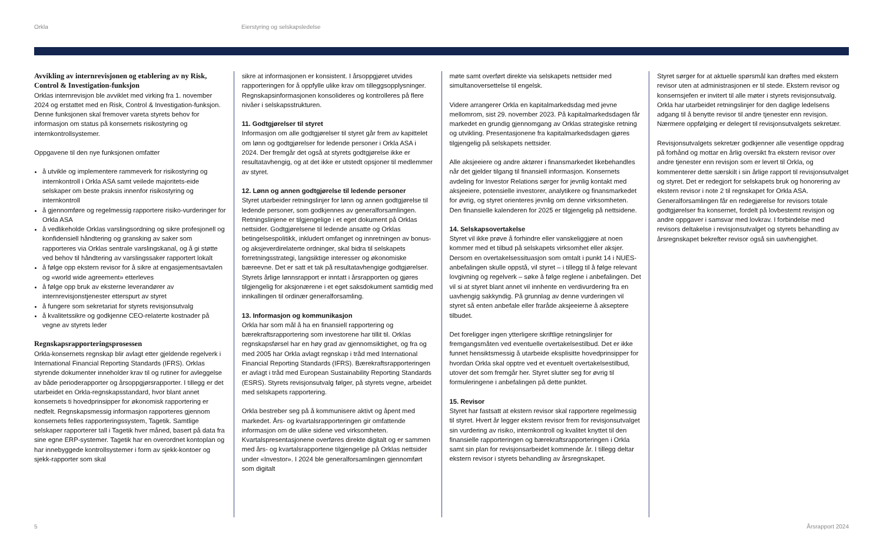Orkla Eierstyring og selskapsledelse
Avvikling av internrevisjonen og etablering av ny Risk, Control & Investigation-funksjon
Orklas internrevisjon ble avviklet med virking fra 1. november 2024 og erstattet med en Risk, Control & Investigation-funksjon. Denne funksjonen skal fremover vareta styrets behov for informasjon om status på konsernets risikostyring og internkontrollsystemer.
Oppgavene til den nye funksjonen omfatter
å utvikle og implementere rammeverk for risikostyring og internkontroll i Orkla ASA samt veilede majoritets-eide selskaper om beste praksis innenfor risikostyring og internkontroll
å gjennomføre og regelmessig rapportere risiko-vurderinger for Orkla ASA
å vedlikeholde Orklas varslingsordning og sikre profesjonell og konfidensiell håndtering og gransking av saker som rapporteres via Orklas sentrale varslingskanal, og å gi støtte ved behov til håndtering av varslingssaker rapportert lokalt
å følge opp ekstern revisor for å sikre at engasjementsavtalen og «world wide agreement» etterleves
å følge opp bruk av eksterne leverandører av internrevisjonstjenester etterspurt av styret
å fungere som sekretariat for styrets revisjonsutvalg
å kvalitetssikre og godkjenne CEO-relaterte kostnader på vegne av styrets leder
Regnskapsrapporteringsprosessen
Orkla-konsernets regnskap blir avlagt etter gjeldende regelverk i International Financial Reporting Standards (IFRS). Orklas styrende dokumenter inneholder krav til og rutiner for avleggelse av både perioderapporter og årsoppgjørsrapporter. I tillegg er det utarbeidet en Orkla-regnskapsstandard, hvor blant annet konsernets ti hovedprinsipper for økonomisk rapportering er nedfelt. Regnskapsmessig informasjon rapporteres gjennom konsernets felles rapporteringssystem, Tagetik. Samtlige selskaper rapporterer tall i Tagetik hver måned, basert på data fra sine egne ERP-systemer. Tagetik har en overordnet kontoplan og har innebyggede kontrollsystemer i form av sjekk-kontoer og sjekk-rapporter som skal
sikre at informasjonen er konsistent. I årsoppgjøret utvides rapporteringen for å oppfylle ulike krav om tilleggsopplysninger. Regnskapsinformasjonen konsolideres og kontrolleres på flere nivåer i selskapsstrukturen.
11. Godtgjørelser til styret
Informasjon om alle godtgjørelser til styret går frem av kapittelet om lønn og godtgjørelser for ledende personer i Orkla ASA i 2024. Der fremgår det også at styrets godtgjørelse ikke er resultatavhengig, og at det ikke er utstedt opsjoner til medlemmer av styret.
12. Lønn og annen godtgjørelse til ledende personer
Styret utarbeider retningslinjer for lønn og annen godtgjørelse til ledende personer, som godkjennes av generalforsamlingen. Retningslinjene er tilgjengelige i et eget dokument på Orklas nettsider. Godtgjørelsene til ledende ansatte og Orklas betingelsespolitikk, inkludert omfanget og innretningen av bonus- og aksjeverdirelaterte ordninger, skal bidra til selskapets forretningsstrategi, langsiktige interesser og økonomiske bæreevne. Det er satt et tak på resultatavhengige godtgjørelser. Styrets årlige lønnsrapport er inntatt i årsrapporten og gjøres tilgjengelig for aksjonærene i et eget saksdokument samtidig med innkallingen til ordinær generalforsamling.
13. Informasjon og kommunikasjon
Orkla har som mål å ha en finansiell rapportering og bærekraftsrapportering som investorene har tillit til. Orklas regnskapsførsel har en høy grad av gjennomsiktighet, og fra og med 2005 har Orkla avlagt regnskap i tråd med International Financial Reporting Standards (IFRS). Bærekraftsrapporteringen er avlagt i tråd med European Sustainability Reporting Standards (ESRS). Styrets revisjonsutvalg følger, på styrets vegne, arbeidet med selskapets rapportering.
Orkla bestreber seg på å kommunisere aktivt og åpent med markedet. Års- og kvartalsrapporteringen gir omfattende informasjon om de ulike sidene ved virksomheten. Kvartalspresentasjonene overføres direkte digitalt og er sammen med års- og kvartalsrapportene tilgjengelige på Orklas nettsider under «Investor». I 2024 ble generalforsamlingen gjennomført som digitalt
møte samt overført direkte via selskapets nettsider med simultanoversettelse til engelsk.
Videre arrangerer Orkla en kapitalmarkedsdag med jevne mellomrom, sist 29. november 2023. På kapitalmarkedsdagen får markedet en grundig gjennomgang av Orklas strategiske retning og utvikling. Presentasjonene fra kapitalmarkedsdagen gjøres tilgjengelig på selskapets nettsider.
Alle aksjeeiere og andre aktører i finansmarkedet likebehandles når det gjelder tilgang til finansiell informasjon. Konsernets avdeling for Investor Relations sørger for jevnlig kontakt med aksjeeiere, potensielle investorer, analytikere og finansmarkedet for øvrig, og styret orienteres jevnlig om denne virksomheten. Den finansielle kalenderen for 2025 er tilgjengelig på nettsidene.
14. Selskapsovertakelse
Styret vil ikke prøve å forhindre eller vanskeliggjøre at noen kommer med et tilbud på selskapets virksomhet eller aksjer. Dersom en overtakelsessituasjon som omtalt i punkt 14 i NUES-anbefalingen skulle oppstå, vil styret – i tillegg til å følge relevant lovgivning og regelverk – søke å følge reglene i anbefalingen. Det vil si at styret blant annet vil innhente en verdivurdering fra en uavhengig sakkyndig. På grunnlag av denne vurderingen vil styret så enten anbefale eller fraråde aksjeeierne å akseptere tilbudet.
Det foreligger ingen ytterligere skriftlige retningslinjer for fremgangsmåten ved eventuelle overtakelsestilbud. Det er ikke funnet hensiktsmessig å utarbeide eksplisitte hovedprinsipper for hvordan Orkla skal opptre ved et eventuelt overtakelsestilbud, utover det som fremgår her. Styret slutter seg for øvrig til formuleringene i anbefalingen på dette punktet.
15. Revisor
Styret har fastsatt at ekstern revisor skal rapportere regelmessig til styret. Hvert år legger ekstern revisor frem for revisjonsutvalget sin vurdering av risiko, internkontroll og kvalitet knyttet til den finansielle rapporteringen og bærekraftsrapporteringen i Orkla samt sin plan for revisjonsarbeidet kommende år. I tillegg deltar ekstern revisor i styrets behandling av årsregnskapet.
Styret sørger for at aktuelle spørsmål kan drøftes med ekstern revisor uten at administrasjonen er til stede. Ekstern revisor og konsernsjefen er invitert til alle møter i styrets revisjonsutvalg. Orkla har utarbeidet retningslinjer for den daglige ledelsens adgang til å benytte revisor til andre tjenester enn revisjon. Nærmere oppfølging er delegert til revisjonsutvalgets sekretær.
Revisjonsutvalgets sekretær godkjenner alle vesentlige oppdrag på forhånd og mottar en årlig oversikt fra ekstern revisor over andre tjenester enn revisjon som er levert til Orkla, og kommenterer dette særskilt i sin årlige rapport til revisjonsutvalget og styret. Det er redegjort for selskapets bruk og honorering av ekstern revisor i note 2 til regnskapet for Orkla ASA. Generalforsamlingen får en redegjørelse for revisors totale godtgjørelser fra konsernet, fordelt på lovbestemt revisjon og andre oppgaver i samsvar med lovkrav. I forbindelse med revisors deltakelse i revisjonsutvalget og styrets behandling av årsregnskapet bekrefter revisor også sin uavhengighet.
5 Årsrapport 2024